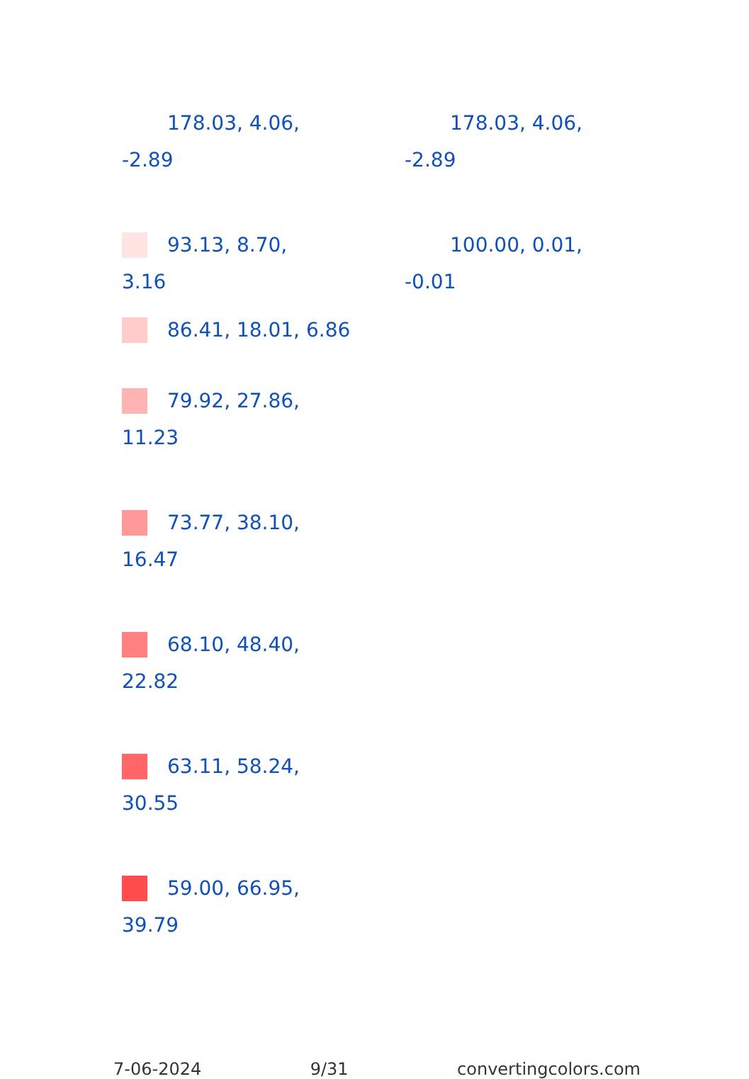178.03, 4.06, -2.89
93.13, 8.70, 3.16
86.41, 18.01, 6.86
79.92, 27.86, 11.23
73.77, 38.10, 16.47
68.10, 48.40, 22.82
63.11, 58.24, 30.55
59.00, 66.95, 39.79
178.03, 4.06, -2.89
100.00, 0.01, -0.01
7-06-2024 9/31 convertingcolors.com